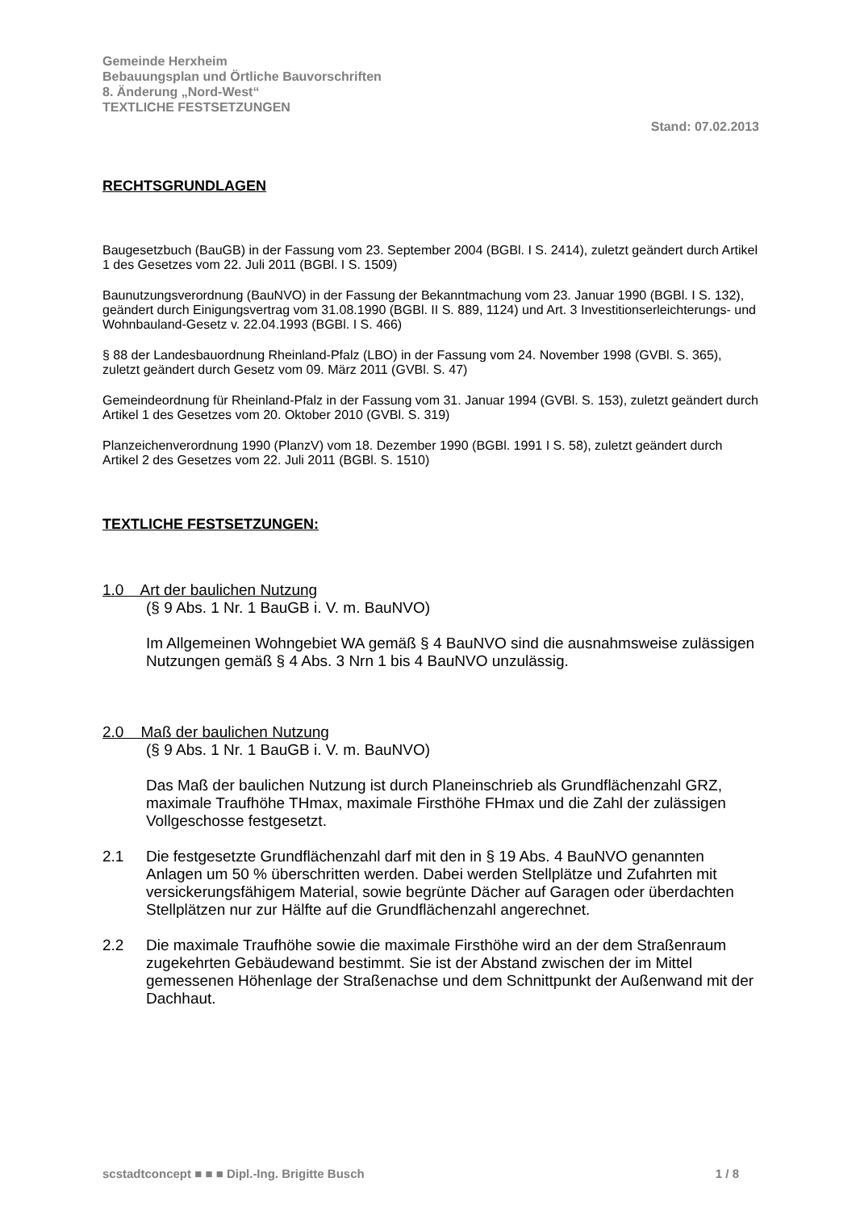Gemeinde Herxheim
Bebauungsplan und Örtliche Bauvorschriften
8. Änderung „Nord-West“
TEXTLICHE FESTSETZUNGEN
Stand: 07.02.2013
RECHTSGRUNDLAGEN
Baugesetzbuch (BauGB) in der Fassung vom 23. September 2004 (BGBl. I S. 2414), zuletzt geändert durch Artikel 1 des Gesetzes vom 22. Juli 2011 (BGBl. I S. 1509)
Baunutzungsverordnung (BauNVO) in der Fassung der Bekanntmachung vom 23. Januar 1990 (BGBl. I S. 132), geändert durch Einigungsvertrag vom 31.08.1990 (BGBl. II S. 889, 1124) und Art. 3 Investitionserleichterungs- und Wohnbauland-Gesetz v. 22.04.1993 (BGBl. I S. 466)
§ 88 der Landesbauordnung Rheinland-Pfalz (LBO) in der Fassung vom 24. November 1998 (GVBl. S. 365), zuletzt geändert durch Gesetz vom 09. März 2011 (GVBl. S. 47)
Gemeindeordnung für Rheinland-Pfalz in der Fassung vom 31. Januar 1994 (GVBl. S. 153), zuletzt geändert durch Artikel 1 des Gesetzes vom 20. Oktober 2010 (GVBl. S. 319)
Planzeichenverordnung 1990 (PlanzV) vom 18. Dezember 1990 (BGBl. 1991 I S. 58), zuletzt geändert durch Artikel 2 des Gesetzes vom 22. Juli 2011 (BGBl. S. 1510)
TEXTLICHE FESTSETZUNGEN:
1.0 Art der baulichen Nutzung
(§ 9 Abs. 1 Nr. 1 BauGB i. V. m. BauNVO)
Im Allgemeinen Wohngebiet WA gemäß § 4 BauNVO sind die ausnahmsweise zulässigen Nutzungen gemäß § 4 Abs. 3 Nrn 1 bis 4 BauNVO unzulässig.
2.0 Maß der baulichen Nutzung
(§ 9 Abs. 1 Nr. 1 BauGB i. V. m. BauNVO)
Das Maß der baulichen Nutzung ist durch Planeinschrieb als Grundflächenzahl GRZ, maximale Traufhöhe THmax, maximale Firsthöhe FHmax und die Zahl der zulässigen Vollgeschosse festgesetzt.
2.1 Die festgesetzte Grundflächenzahl darf mit den in § 19 Abs. 4 BauNVO genannten Anlagen um 50 % überschritten werden. Dabei werden Stellplätze und Zufahrten mit versickerungsfähigem Material, sowie begrünte Dächer auf Garagen oder überdachten Stellplätzen nur zur Hälfte auf die Grundflächenzahl angerechnet.
2.2 Die maximale Traufhöhe sowie die maximale Firsthöhe wird an der dem Straßenraum zugekehrten Gebäudewand bestimmt. Sie ist der Abstand zwischen der im Mittel gemessenen Höhenlage der Straßenachse und dem Schnittpunkt der Außenwand mit der Dachhaut.
scstadtconcept ■ ■ ■ Dipl.-Ing. Brigitte Busch 1 / 8